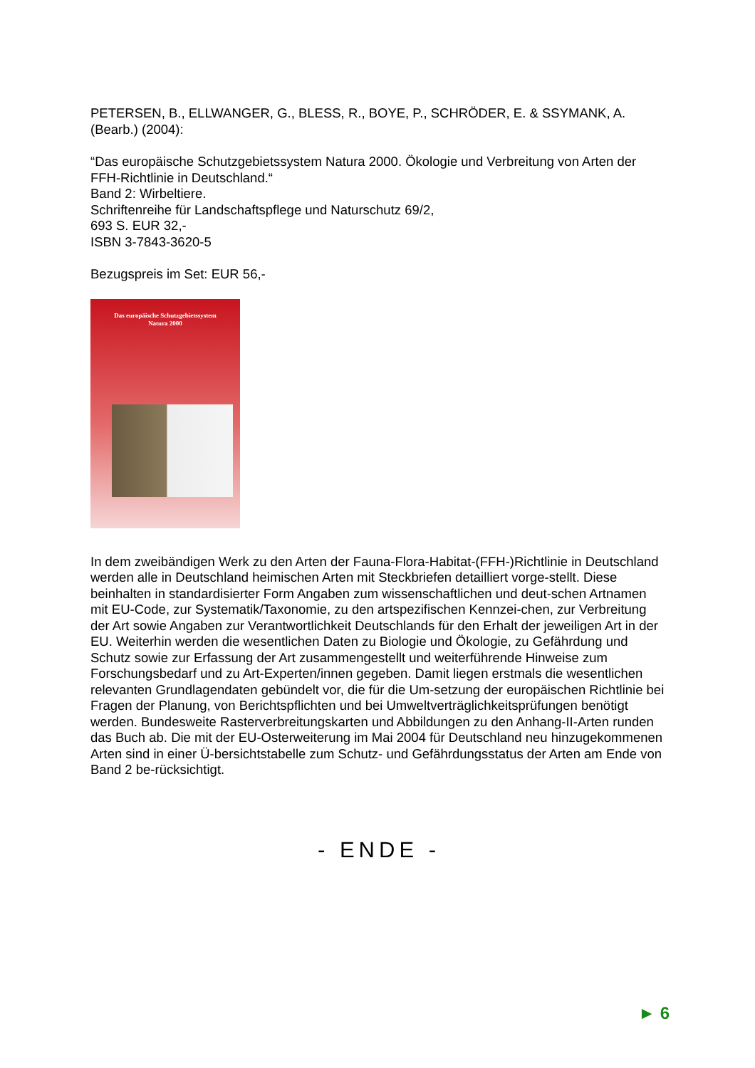PETERSEN, B., ELLWANGER, G., BLESS, R., BOYE, P., SCHRÖDER, E. & SSYMANK, A. (Bearb.) (2004):
“Das europäische Schutzgebietssystem Natura 2000. Ökologie und Verbreitung von Arten der FFH-Richtlinie in Deutschland.“
Band 2: Wirbeltiere.
Schriftenreihe für Landschaftspflege und Naturschutz 69/2,
693 S. EUR 32,-
ISBN 3-7843-3620-5
Bezugspreis im Set: EUR 56,-
Das europäische Schutzgebietssystem
Natura 2000
In dem zweibändigen Werk zu den Arten der Fauna-Flora-Habitat-(FFH-)Richtlinie in Deutschland werden alle in Deutschland heimischen Arten mit Steckbriefen detailliert vorge-stellt. Diese beinhalten in standardisierter Form Angaben zum wissenschaftlichen und deut-schen Artnamen mit EU-Code, zur Systematik/Taxonomie, zu den artspezifischen Kennzei-chen, zur Verbreitung der Art sowie Angaben zur Verantwortlichkeit Deutschlands für den Erhalt der jeweiligen Art in der EU. Weiterhin werden die wesentlichen Daten zu Biologie und Ökologie, zu Gefährdung und Schutz sowie zur Erfassung der Art zusammengestellt und weiterführende Hinweise zum Forschungsbedarf und zu Art-Experten/innen gegeben. Damit liegen erstmals die wesentlichen relevanten Grundlagendaten gebündelt vor, die für die Um-setzung der europäischen Richtlinie bei Fragen der Planung, von Berichtspflichten und bei Umweltverträglichkeitsprüfungen benötigt werden. Bundesweite Rasterverbreitungskarten und Abbildungen zu den Anhang-II-Arten runden das Buch ab. Die mit der EU-Osterweiterung im Mai 2004 für Deutschland neu hinzugekommenen Arten sind in einer Ü-bersichtstabelle zum Schutz- und Gefährdungsstatus der Arten am Ende von Band 2 be-rücksichtigt.
- ENDE -
► 6